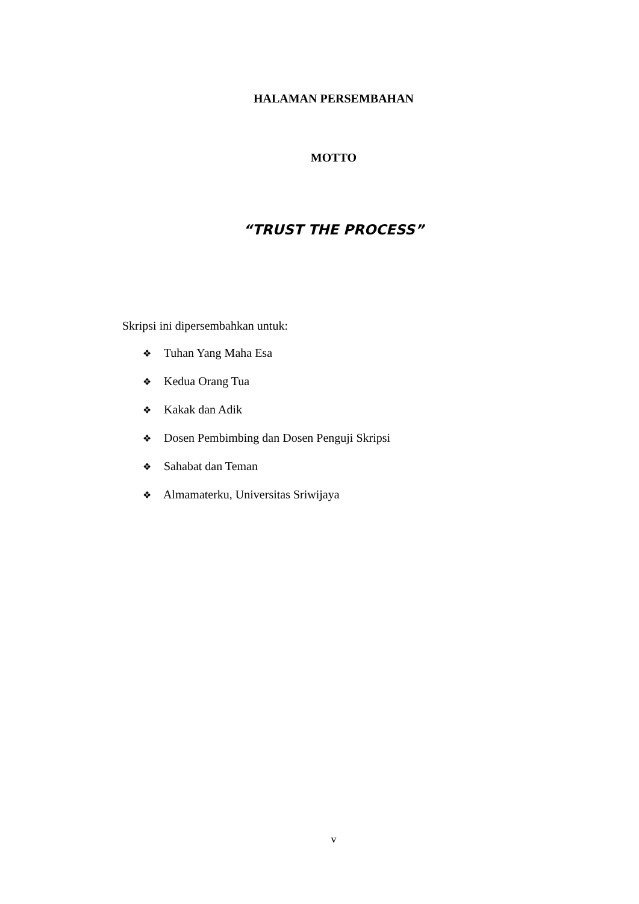HALAMAN PERSEMBAHAN
MOTTO
“TRUST THE PROCESS”
Skripsi ini dipersembahkan untuk:
❖ Tuhan Yang Maha Esa
❖ Kedua Orang Tua
❖ Kakak dan Adik
❖ Dosen Pembimbing dan Dosen Penguji Skripsi
❖ Sahabat dan Teman
❖ Almamaterku, Universitas Sriwijaya
v